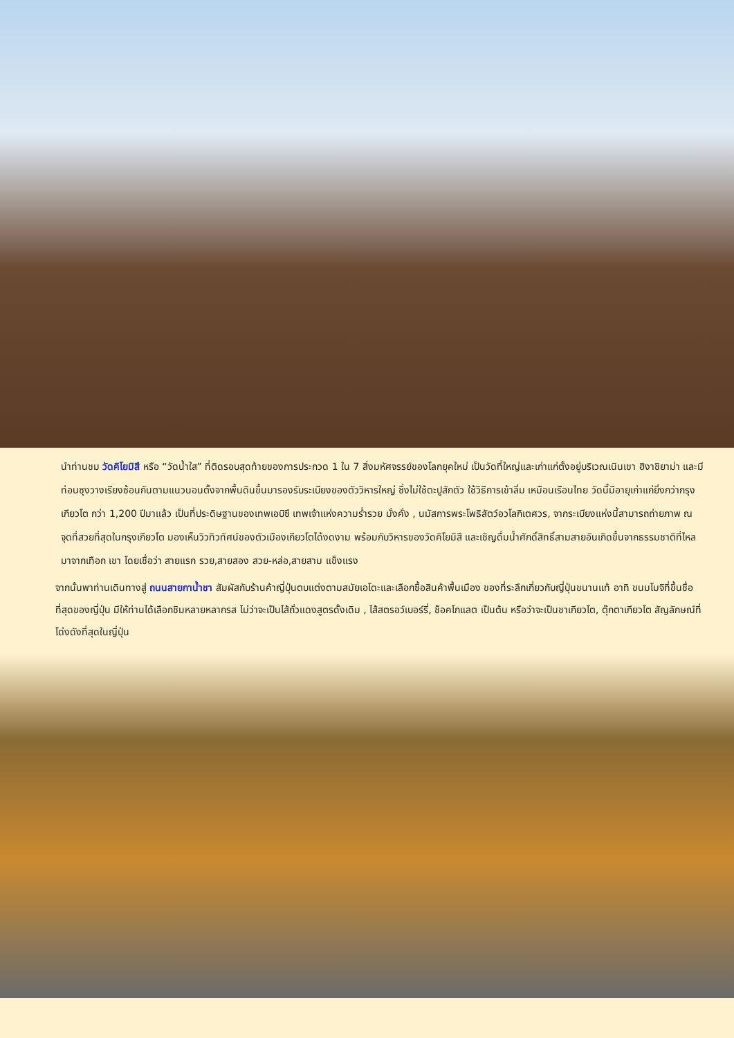นำท่านชม วัดคิโยมิสึ หรือ “วัดน้ำใส” ที่ติดรอบสุดท้ายของการประกวด 1 ใน 7 สิ่งมหัศจรรย์ของโลกยุคใหม่ เป็นวัดที่ใหญ่และเก่าแก่ตั้งอยู่บริเวณเนินเขา ฮิงาชิยาม่า และมีท่อนซุงวางเรียงซ้อนกันตามแนวนอนตั้งจากพื้นดินขึ้นมารองรับระเบียงของตัววิหารใหญ่ ซึ่งไม่ใช้ตะปูสักตัว ใช้วิธีการเข้าลิ่ม เหมือนเรือนไทย วัดนี้มีอายุเก่าแก่ยิ่งกว่ากรุงเกียวโต กว่า 1,200 ปีมาแล้ว เป็นที่ประดิษฐานของเทพเอบิซึ เทพเจ้าแห่งความร่ำรวย มั่งคั่ง , นมัสการพระโพธิสัตว์อวโลกิเตศวร, จากระเบียงแห่งนี้สามารถถ่ายภาพ ณ จุดที่สวยที่สุดในกรุงเกียวโต มองเห็นวิวทิวทัศน์ของตัวเมืองเกียวโตได้งดงาม พร้อมกับวิหารของวัดคิโยมิสึ และเชิญดื่มน้ำศักดิ์สิทธิ์สามสายอันเกิดขึ้นจากธรรมชาติที่ไหลมาจากเทือก เขา โดยเชื่อว่า สายแรก รวย,สายสอง สวย-หล่อ,สายสาม แข็งแรง
จากนั้นพาท่านเดินทางสู่ ถนนสายกาน้ำชา สัมผัสกับร้านค้าญี่ปุ่นตบแต่งตามสมัยเอโดะและเลือกซื้อสินค้าพื้นเมือง ของที่ระลึกเกี่ยวกับญี่ปุ่นขนานแท้ อาทิ ขนมโมจิที่ขึ้นชื่อที่สุดของญี่ปุ่น มีให้ท่านได้เลือกชิมหลายหลากรส ไม่ว่าจะเป็นไส้ถั่วแดงสูตรดั้งเดิม , ไส้สตรอว์เบอร์รี่, ช็อคโกแลต เป็นต้น หรือว่าจะเป็นชาเกียวโต, ตุ๊กตาเกียวโต สัญลักษณ์ที่โด่งดังที่สุดในญี่ปุ่น